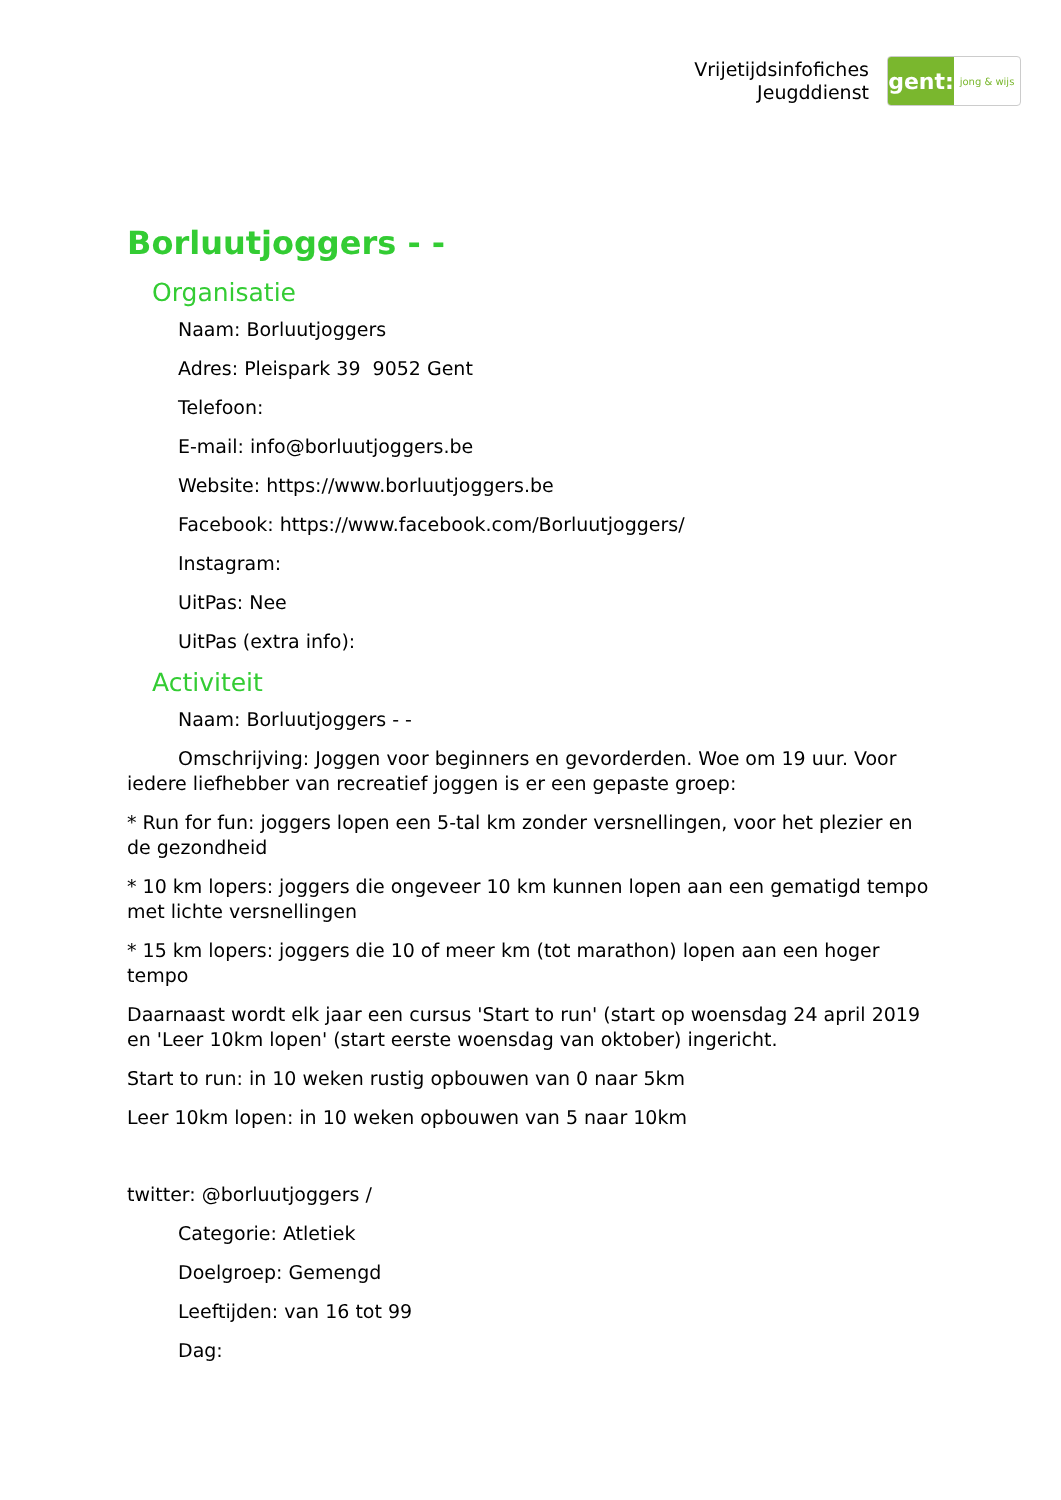Vrijetijdsinfofiches
Jeugddienst
gent:
jong & wijs
Borluutjoggers - -
Organisatie
Naam: Borluutjoggers
Adres: Pleispark 39 9052 Gent
Telefoon:
E-mail: info@borluutjoggers.be
Website: https://www.borluutjoggers.be
Facebook: https://www.facebook.com/Borluutjoggers/
Instagram:
UitPas: Nee
UitPas (extra info):
Activiteit
Naam: Borluutjoggers - -
Omschrijving: Joggen voor beginners en gevorderden. Woe om 19 uur. Voor iedere liefhebber van recreatief joggen is er een gepaste groep:
* Run for fun: joggers lopen een 5-tal km zonder versnellingen, voor het plezier en de gezondheid
* 10 km lopers: joggers die ongeveer 10 km kunnen lopen aan een gematigd tempo met lichte versnellingen
* 15 km lopers: joggers die 10 of meer km (tot marathon) lopen aan een hoger tempo
Daarnaast wordt elk jaar een cursus 'Start to run' (start op woensdag 24 april 2019 en 'Leer 10km lopen' (start eerste woensdag van oktober) ingericht.
Start to run: in 10 weken rustig opbouwen van 0 naar 5km
Leer 10km lopen: in 10 weken opbouwen van 5 naar 10km
twitter: @borluutjoggers /
Categorie: Atletiek
Doelgroep: Gemengd
Leeftijden: van 16 tot 99
Dag: